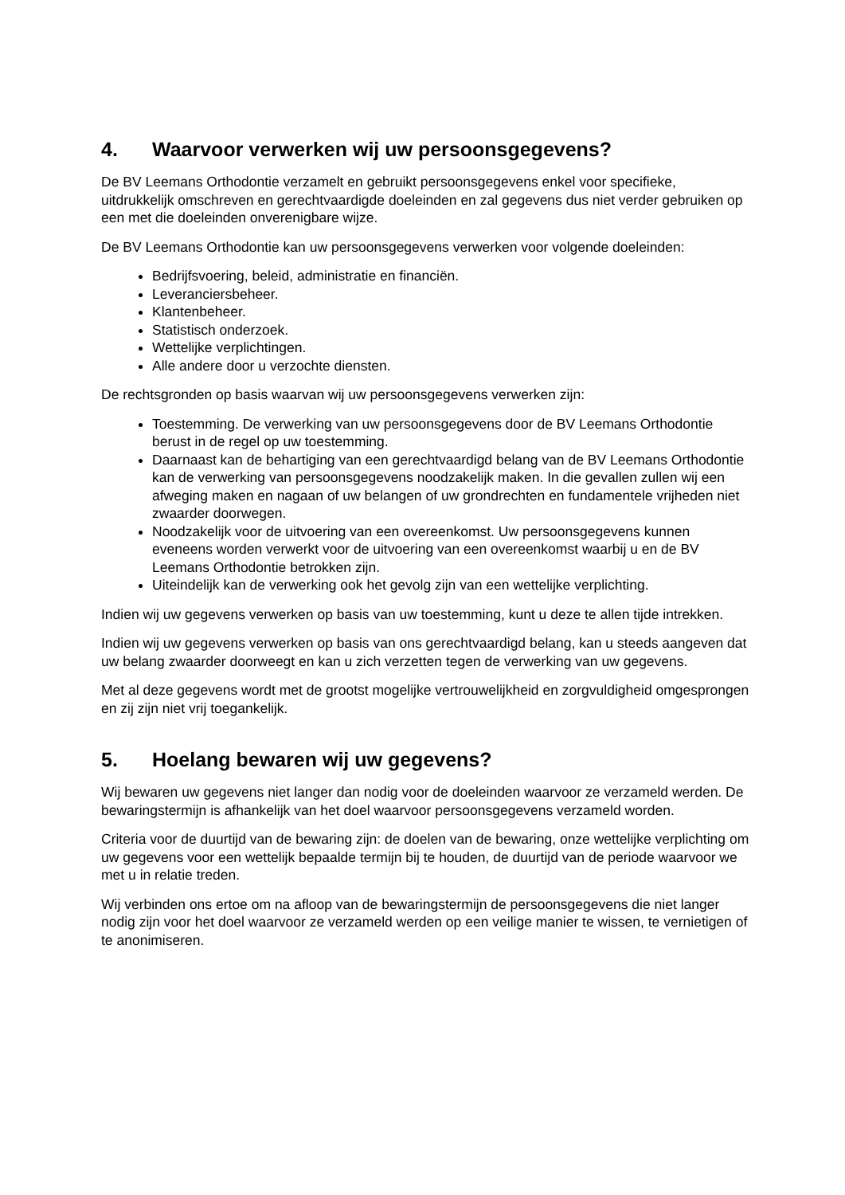4. Waarvoor verwerken wij uw persoonsgegevens?
De BV Leemans Orthodontie verzamelt en gebruikt persoonsgegevens enkel voor specifieke, uitdrukkelijk omschreven en gerechtvaardigde doeleinden en zal gegevens dus niet verder gebruiken op een met die doeleinden onverenigbare wijze.
De BV Leemans Orthodontie kan uw persoonsgegevens verwerken voor volgende doeleinden:
Bedrijfsvoering, beleid, administratie en financiën.
Leveranciersbeheer.
Klantenbeheer.
Statistisch onderzoek.
Wettelijke verplichtingen.
Alle andere door u verzochte diensten.
De rechtsgronden op basis waarvan wij uw persoonsgegevens verwerken zijn:
Toestemming. De verwerking van uw persoonsgegevens door de BV Leemans Orthodontie berust in de regel op uw toestemming.
Daarnaast kan de behartiging van een gerechtvaardigd belang van de BV Leemans Orthodontie kan de verwerking van persoonsgegevens noodzakelijk maken. In die gevallen zullen wij een afweging maken en nagaan of uw belangen of uw grondrechten en fundamentele vrijheden niet zwaarder doorwegen.
Noodzakelijk voor de uitvoering van een overeenkomst. Uw persoonsgegevens kunnen eveneens worden verwerkt voor de uitvoering van een overeenkomst waarbij u en de BV Leemans Orthodontie betrokken zijn.
Uiteindelijk kan de verwerking ook het gevolg zijn van een wettelijke verplichting.
Indien wij uw gegevens verwerken op basis van uw toestemming, kunt u deze te allen tijde intrekken.
Indien wij uw gegevens verwerken op basis van ons gerechtvaardigd belang, kan u steeds aangeven dat uw belang zwaarder doorweegt en kan u zich verzetten tegen de verwerking van uw gegevens.
Met al deze gegevens wordt met de grootst mogelijke vertrouwelijkheid en zorgvuldigheid omgesprongen en zij zijn niet vrij toegankelijk.
5. Hoelang bewaren wij uw gegevens?
Wij bewaren uw gegevens niet langer dan nodig voor de doeleinden waarvoor ze verzameld werden. De bewaringstermijn is afhankelijk van het doel waarvoor persoonsgegevens verzameld worden.
Criteria voor de duurtijd van de bewaring zijn: de doelen van de bewaring, onze wettelijke verplichting om uw gegevens voor een wettelijk bepaalde termijn bij te houden, de duurtijd van de periode waarvoor we met u in relatie treden.
Wij verbinden ons ertoe om na afloop van de bewaringstermijn de persoonsgegevens die niet langer nodig zijn voor het doel waarvoor ze verzameld werden op een veilige manier te wissen, te vernietigen of te anonimiseren.